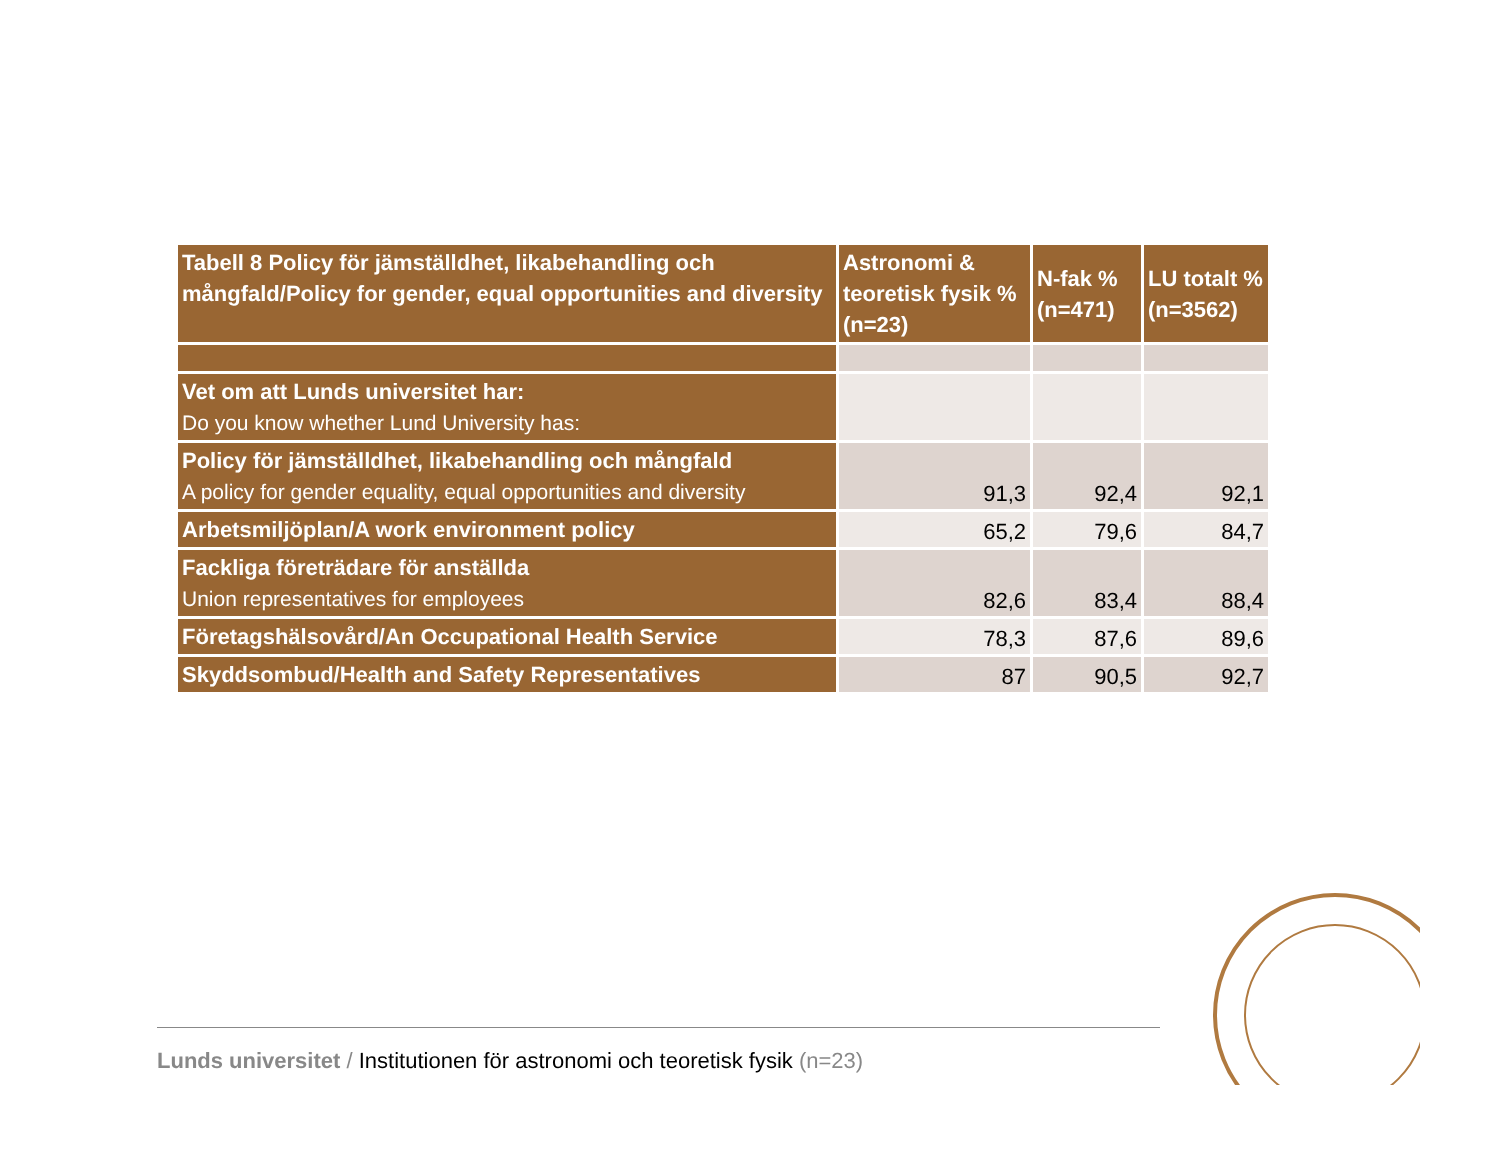| Tabell 8 Policy för jämställdhet, likabehandling och mångfald/Policy for gender, equal opportunities and diversity | Astronomi & teoretisk fysik % (n=23) | N-fak % (n=471) | LU totalt % (n=3562) |
| --- | --- | --- | --- |
| Vet om att Lunds universitet har: Do you know whether Lund University has: | | | |
| Policy för jämställdhet, likabehandling och mångfald A policy for gender equality, equal opportunities and diversity | 91,3 | 92,4 | 92,1 |
| Arbetsmiljöplan/A work environment policy | 65,2 | 79,6 | 84,7 |
| Fackliga företrädare för anställda Union representatives for employees | 82,6 | 83,4 | 88,4 |
| Företagshälsovård/An Occupational Health Service | 78,3 | 87,6 | 89,6 |
| Skyddsombud/Health and Safety Representatives | 87 | 90,5 | 92,7 |
Lunds universitet / Institutionen för astronomi och teoretisk fysik (n=23)